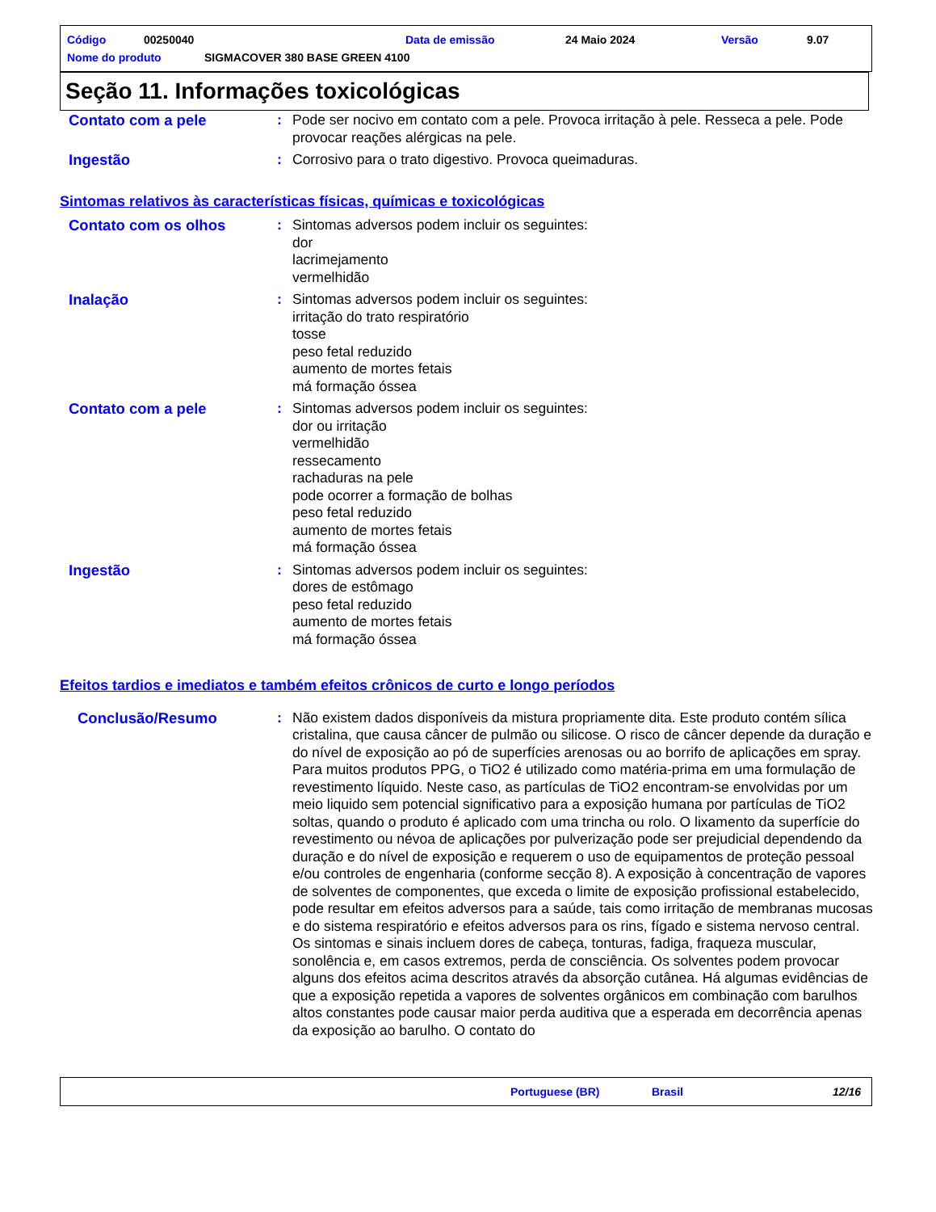Código 00250040 Data de emissão 24 Maio 2024 Versão 9.07
Nome do produto SIGMACOVER 380 BASE GREEN 4100
Seção 11. Informações toxicológicas
Contato com a pele : Pode ser nocivo em contato com a pele. Provoca irritação à pele. Resseca a pele. Pode provocar reações alérgicas na pele.
Ingestão : Corrosivo para o trato digestivo. Provoca queimaduras.
Sintomas relativos às características físicas, químicas e toxicológicas
Contato com os olhos : Sintomas adversos podem incluir os seguintes:
dor
lacrimejamento
vermelhidão
Inalação : Sintomas adversos podem incluir os seguintes:
irritação do trato respiratório
tosse
peso fetal reduzido
aumento de mortes fetais
má formação óssea
Contato com a pele : Sintomas adversos podem incluir os seguintes:
dor ou irritação
vermelhidão
ressecamento
rachaduras na pele
pode ocorrer a formação de bolhas
peso fetal reduzido
aumento de mortes fetais
má formação óssea
Ingestão : Sintomas adversos podem incluir os seguintes:
dores de estômago
peso fetal reduzido
aumento de mortes fetais
má formação óssea
Efeitos tardios e imediatos e também efeitos crônicos de curto e longo períodos
Conclusão/Resumo : Não existem dados disponíveis da mistura propriamente dita. Este produto contém sílica cristalina, que causa câncer de pulmão ou silicose. O risco de câncer depende da duração e do nível de exposição ao pó de superfícies arenosas ou ao borrifo de aplicações em spray. Para muitos produtos PPG, o TiO2 é utilizado como matéria-prima em uma formulação de revestimento líquido. Neste caso, as partículas de TiO2 encontram-se envolvidas por um meio liquido sem potencial significativo para a exposição humana por partículas de TiO2 soltas, quando o produto é aplicado com uma trincha ou rolo. O lixamento da superfície do revestimento ou névoa de aplicações por pulverização pode ser prejudicial dependendo da duração e do nível de exposição e requerem o uso de equipamentos de proteção pessoal e/ou controles de engenharia (conforme secção 8). A exposição à concentração de vapores de solventes de componentes, que exceda o limite de exposição profissional estabelecido, pode resultar em efeitos adversos para a saúde, tais como irritação de membranas mucosas e do sistema respiratório e efeitos adversos para os rins, fígado e sistema nervoso central. Os sintomas e sinais incluem dores de cabeça, tonturas, fadiga, fraqueza muscular, sonolência e, em casos extremos, perda de consciência. Os solventes podem provocar alguns dos efeitos acima descritos através da absorção cutânea. Há algumas evidências de que a exposição repetida a vapores de solventes orgânicos em combinação com barulhos altos constantes pode causar maior perda auditiva que a esperada em decorrência apenas da exposição ao barulho. O contato do
Portuguese (BR) Brasil 12/16